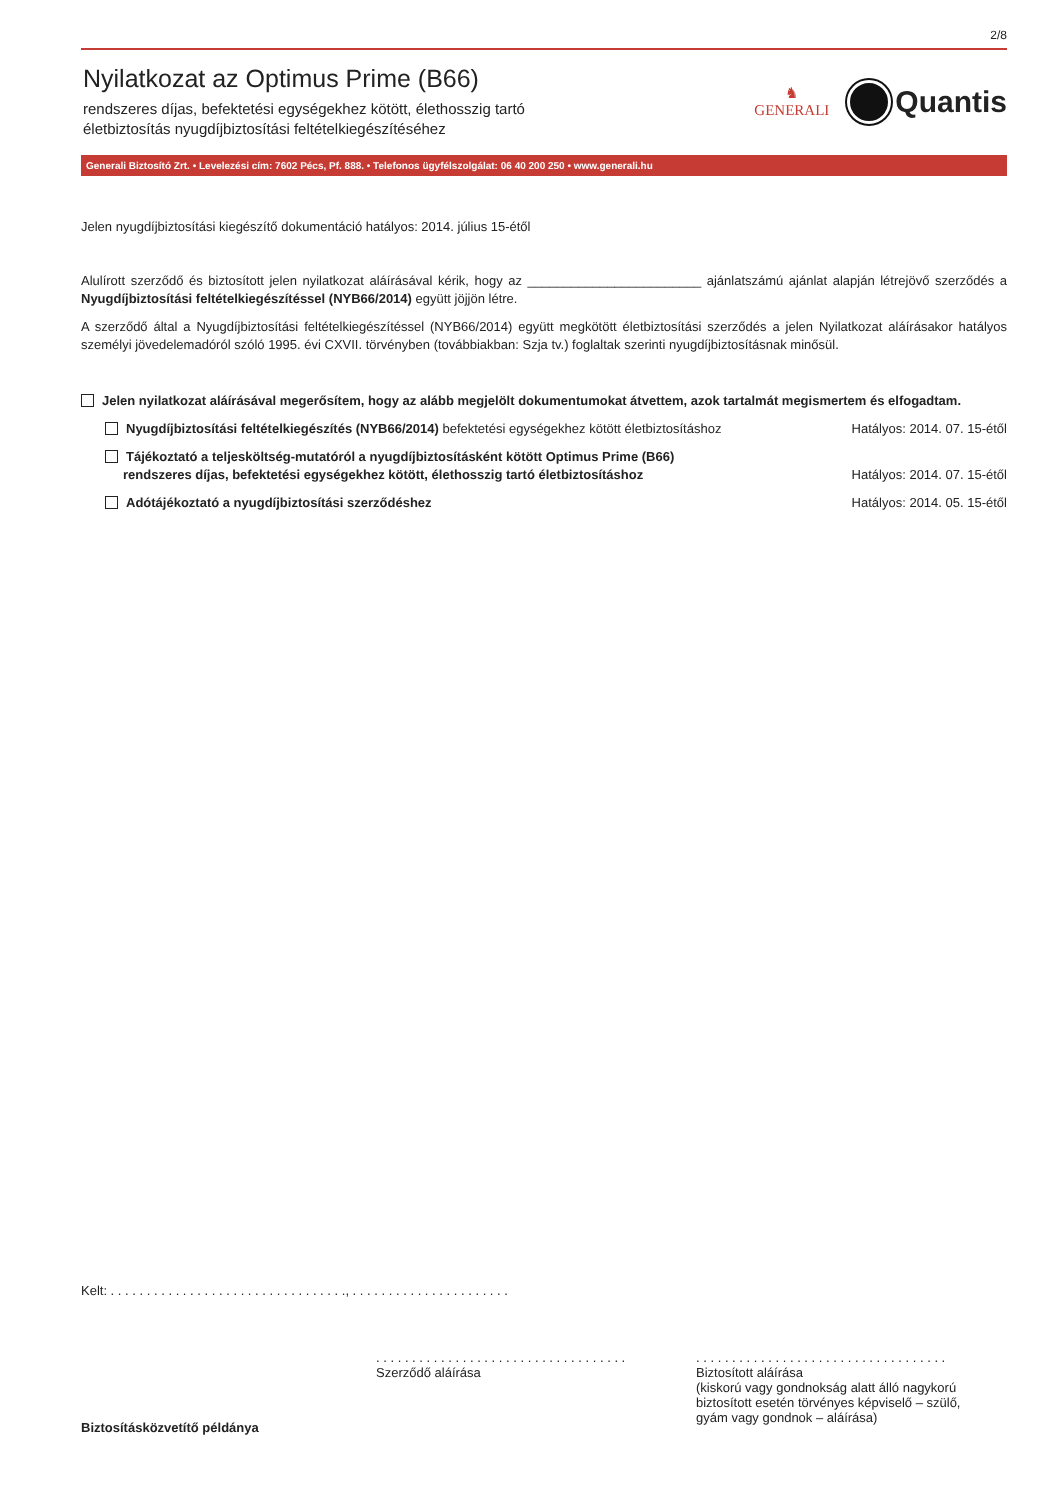2/8
Nyilatkozat az Optimus Prime (B66)
rendszeres díjas, befektetési egységekhez kötött, élethosszig tartó
életbiztosítás nyugdíjbiztosítási feltételkiegészítéséhez
♞
GENERALI
Quantis
Generali Biztosító Zrt. • Levelezési cím: 7602 Pécs, Pf. 888. • Telefonos ügyfélszolgálat: 06 40 200 250 • www.generali.hu
Jelen nyugdíjbiztosítási kiegészítő dokumentáció hatályos: 2014. július 15-étől
Alulírott szerződő és biztosított jelen nyilatkozat aláírásával kérik, hogy az ________________________ ajánlatszámú ajánlat alapján létrejövő szerződés a Nyugdíjbiztosítási feltételkiegészítéssel (NYB66/2014) együtt jöjjön létre.
A szerződő által a Nyugdíjbiztosítási feltételkiegészítéssel (NYB66/2014) együtt megkötött életbiztosítási szerződés a jelen Nyilatkozat aláírásakor hatályos személyi jövedelemadóról szóló 1995. évi CXVII. törvényben (továbbiakban: Szja tv.) foglaltak szerinti nyugdíjbiztosításnak minősül.
Jelen nyilatkozat aláírásával megerősítem, hogy az alább megjelölt dokumentumokat átvettem, azok tartalmát megismertem és elfogadtam.
Nyugdíjbiztosítási feltételkiegészítés (NYB66/2014) befektetési egységekhez kötött életbiztosításhoz
Hatályos: 2014. 07. 15-étől
Tájékoztató a teljesköltség-mutatóról a nyugdíjbiztosításként kötött Optimus Prime (B66)
rendszeres díjas, befektetési egységekhez kötött, élethosszig tartó életbiztosításhoz
Hatályos: 2014. 07. 15-étől
Adótájékoztató a nyugdíjbiztosítási szerződéshez
Hatályos: 2014. 05. 15-étől
Kelt: . . . . . . . . . . . . . . . . . . . . . . . . . . . . . . . . ., . . . . . . . . . . . . . . . . . . . . . .
Biztosításközvetítő példánya
. . . . . . . . . . . . . . . . . . . . . . . . . . . . . . . . . . .
Szerződő aláírása
. . . . . . . . . . . . . . . . . . . . . . . . . . . . . . . . . . .
Biztosított aláírása
(kiskorú vagy gondnokság alatt álló nagykorú
biztosított esetén törvényes képviselő – szülő,
gyám vagy gondnok – aláírása)